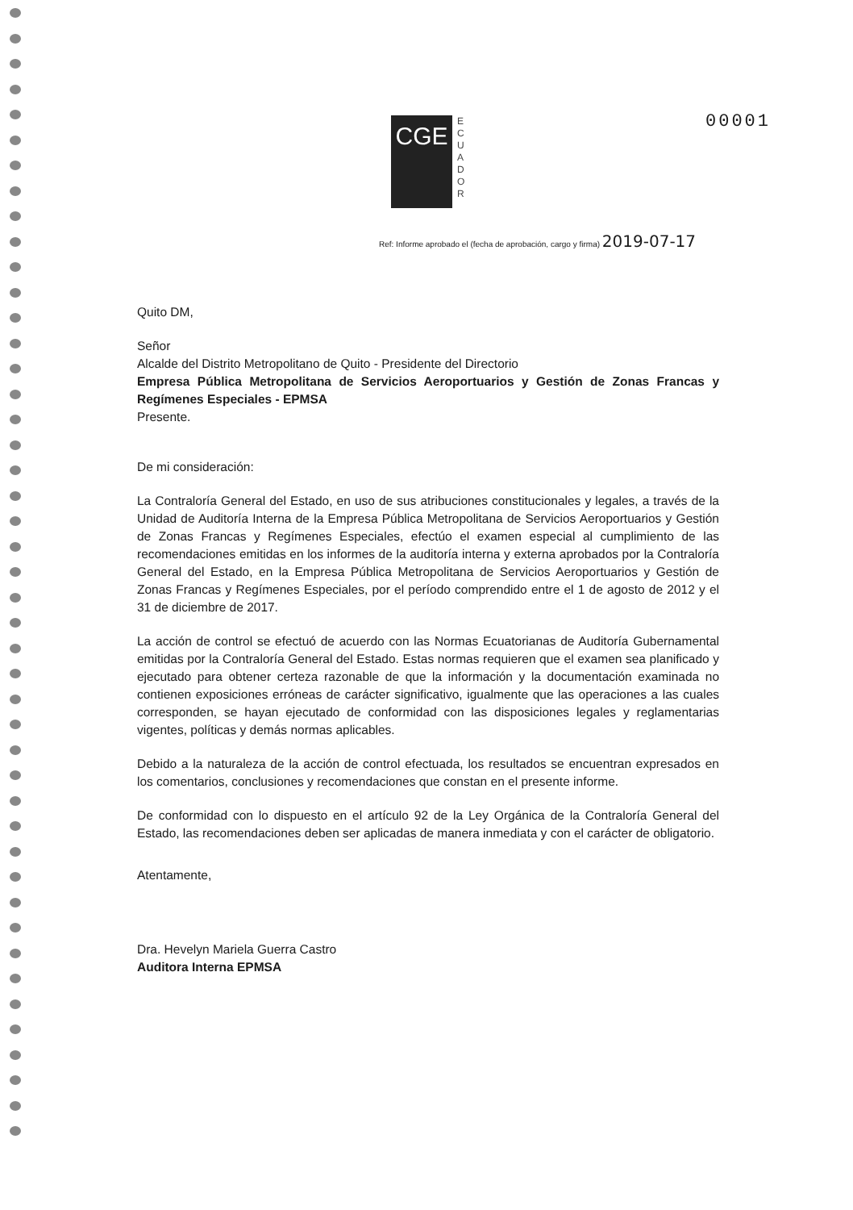00001
CGE
E C U A D O R
Ref: Informe aprobado el (fecha de aprobación, cargo y firma) 2019-07-17
Quito DM,
Señor
Alcalde del Distrito Metropolitano de Quito - Presidente del Directorio
Empresa Pública Metropolitana de Servicios Aeroportuarios y Gestión de Zonas Francas y Regímenes Especiales - EPMSA
Presente.
De mi consideración:
La Contraloría General del Estado, en uso de sus atribuciones constitucionales y legales, a través de la Unidad de Auditoría Interna de la Empresa Pública Metropolitana de Servicios Aeroportuarios y Gestión de Zonas Francas y Regímenes Especiales, efectúo el examen especial al cumplimiento de las recomendaciones emitidas en los informes de la auditoría interna y externa aprobados por la Contraloría General del Estado, en la Empresa Pública Metropolitana de Servicios Aeroportuarios y Gestión de Zonas Francas y Regímenes Especiales, por el período comprendido entre el 1 de agosto de 2012 y el 31 de diciembre de 2017.
La acción de control se efectuó de acuerdo con las Normas Ecuatorianas de Auditoría Gubernamental emitidas por la Contraloría General del Estado. Estas normas requieren que el examen sea planificado y ejecutado para obtener certeza razonable de que la información y la documentación examinada no contienen exposiciones erróneas de carácter significativo, igualmente que las operaciones a las cuales corresponden, se hayan ejecutado de conformidad con las disposiciones legales y reglamentarias vigentes, políticas y demás normas aplicables.
Debido a la naturaleza de la acción de control efectuada, los resultados se encuentran expresados en los comentarios, conclusiones y recomendaciones que constan en el presente informe.
De conformidad con lo dispuesto en el artículo 92 de la Ley Orgánica de la Contraloría General del Estado, las recomendaciones deben ser aplicadas de manera inmediata y con el carácter de obligatorio.
Atentamente,
Dra. Hevelyn Mariela Guerra Castro
Auditora Interna EPMSA